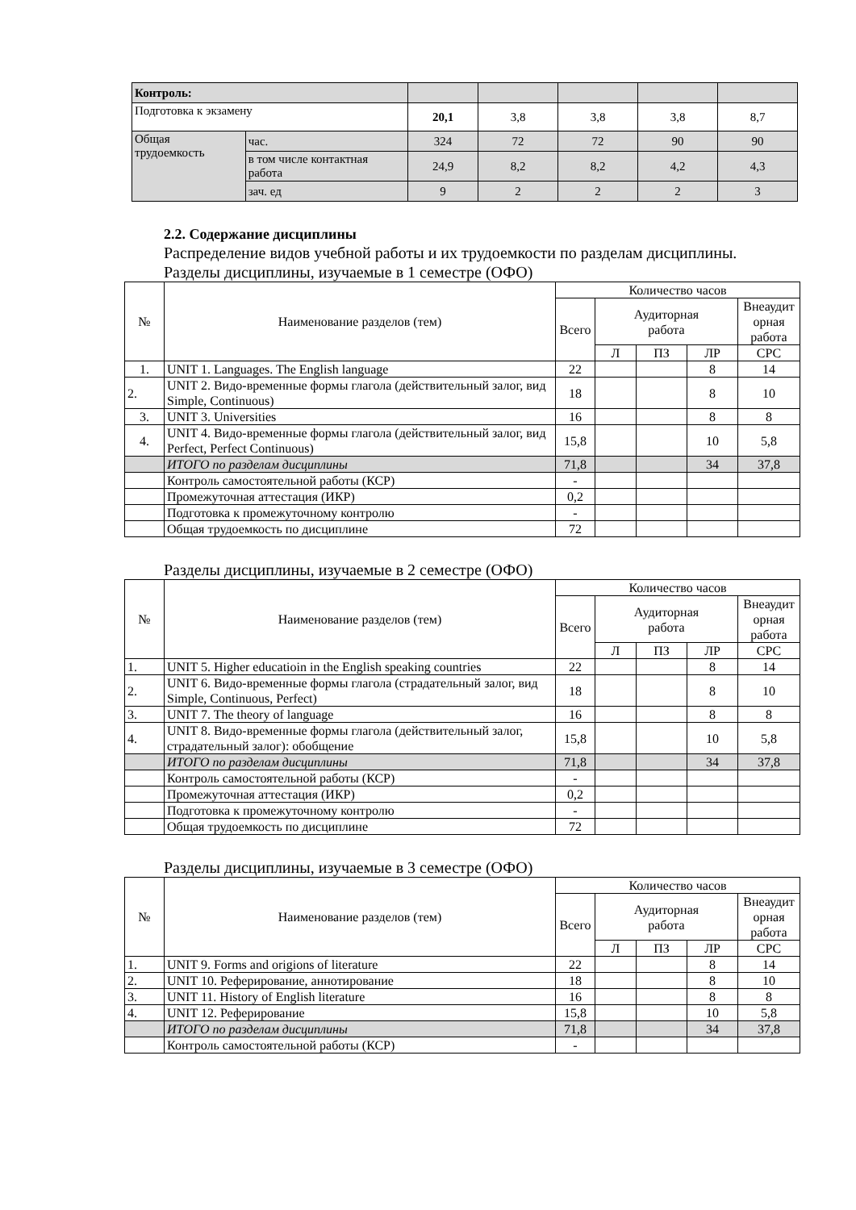| Контроль: | | | | | | |
| Подготовка к экзамену | | 20,1 | 3,8 | 3,8 | 3,8 | 8,7 |
| Общая трудоемкость | час. | 324 | 72 | 72 | 90 | 90 |
| | в том числе контактная работа | 24,9 | 8,2 | 8,2 | 4,2 | 4,3 |
| | зач. ед | 9 | 2 | 2 | 2 | 3 |
2.2. Содержание дисциплины
Распределение видов учебной работы и их трудоемкости по разделам дисциплины.
Разделы дисциплины, изучаемые в 1 семестре (ОФО)
| № | Наименование разделов (тем) | Количество часов | | | | |
| --- | --- | --- | --- | --- | --- | --- |
| | | Всего | Аудиторная работа | | | Внеаудит орная работа |
| | | | Л | ПЗ | ЛР | СРС |
| 1. | UNIT 1. Languages. The English language | 22 | | | 8 | 14 |
| 2. | UNIT 2. Видо-временные формы глагола (действительный залог, вид Simple, Continuous) | 18 | | | 8 | 10 |
| 3. | UNIT 3. Universities | 16 | | | 8 | 8 |
| 4. | UNIT 4. Видо-временные формы глагола (действительный залог, вид Perfect, Perfect Continuous) | 15,8 | | | 10 | 5,8 |
| | ИТОГО по разделам дисциплины | 71,8 | | | 34 | 37,8 |
| | Контроль самостоятельной работы (КСР) | - | | | | |
| | Промежуточная аттестация (ИКР) | 0,2 | | | | |
| | Подготовка к промежуточному контролю | - | | | | |
| | Общая трудоемкость по дисциплине | 72 | | | | |
Разделы дисциплины, изучаемые в 2 семестре (ОФО)
| № | Наименование разделов (тем) | Количество часов | | | | |
| --- | --- | --- | --- | --- | --- | --- |
| | | Всего | Аудиторная работа | | | Внеаудит орная работа |
| | | | Л | ПЗ | ЛР | СРС |
| 1. | UNIT 5. Higher educatioin in the English speaking countries | 22 | | | 8 | 14 |
| 2. | UNIT 6. Видо-временные формы глагола (страдательный залог, вид Simple, Continuous, Perfect) | 18 | | | 8 | 10 |
| 3. | UNIT 7. The theory of language | 16 | | | 8 | 8 |
| 4. | UNIT 8. Видо-временные формы глагола (действительный залог, страдательный залог): обобщение | 15,8 | | | 10 | 5,8 |
| | ИТОГО по разделам дисциплины | 71,8 | | | 34 | 37,8 |
| | Контроль самостоятельной работы (КСР) | - | | | | |
| | Промежуточная аттестация (ИКР) | 0,2 | | | | |
| | Подготовка к промежуточному контролю | - | | | | |
| | Общая трудоемкость по дисциплине | 72 | | | | |
Разделы дисциплины, изучаемые в 3 семестре (ОФО)
| № | Наименование разделов (тем) | Количество часов | | | | |
| --- | --- | --- | --- | --- | --- | --- |
| | | Всего | Аудиторная работа | | | Внеаудит орная работа |
| | | | Л | ПЗ | ЛР | СРС |
| 1. | UNIT 9. Forms and origions of literature | 22 | | | 8 | 14 |
| 2. | UNIT 10. Реферирование, аннотирование | 18 | | | 8 | 10 |
| 3. | UNIT 11. History of English literature | 16 | | | 8 | 8 |
| 4. | UNIT 12. Реферирование | 15,8 | | | 10 | 5,8 |
| | ИТОГО по разделам дисциплины | 71,8 | | | 34 | 37,8 |
| | Контроль самостоятельной работы (КСР) | - | | | | |